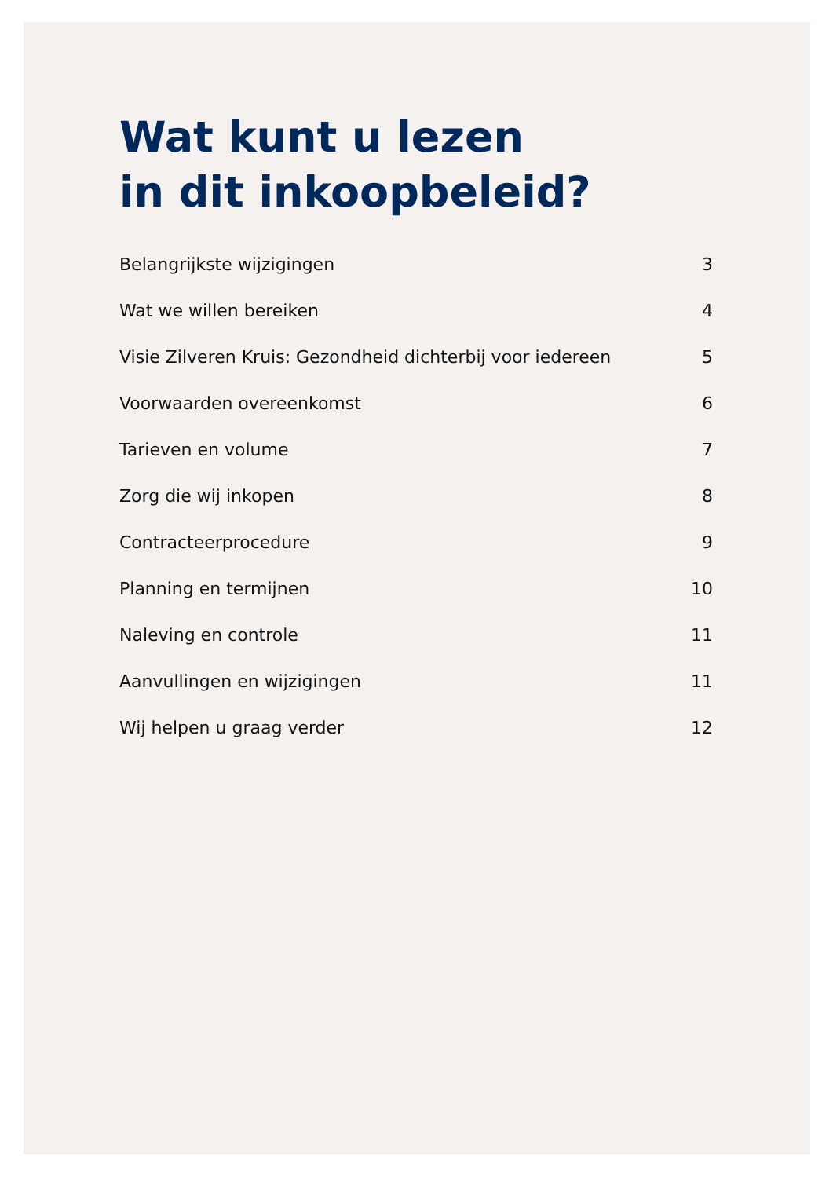Wat kunt u lezen
in dit inkoopbeleid?
Belangrijkste wijzigingen 3
Wat we willen bereiken 4
Visie Zilveren Kruis: Gezondheid dichterbij voor iedereen 5
Voorwaarden overeenkomst 6
Tarieven en volume 7
Zorg die wij inkopen 8
Contracteerprocedure 9
Planning en termijnen 10
Naleving en controle 11
Aanvullingen en wijzigingen 11
Wij helpen u graag verder 12